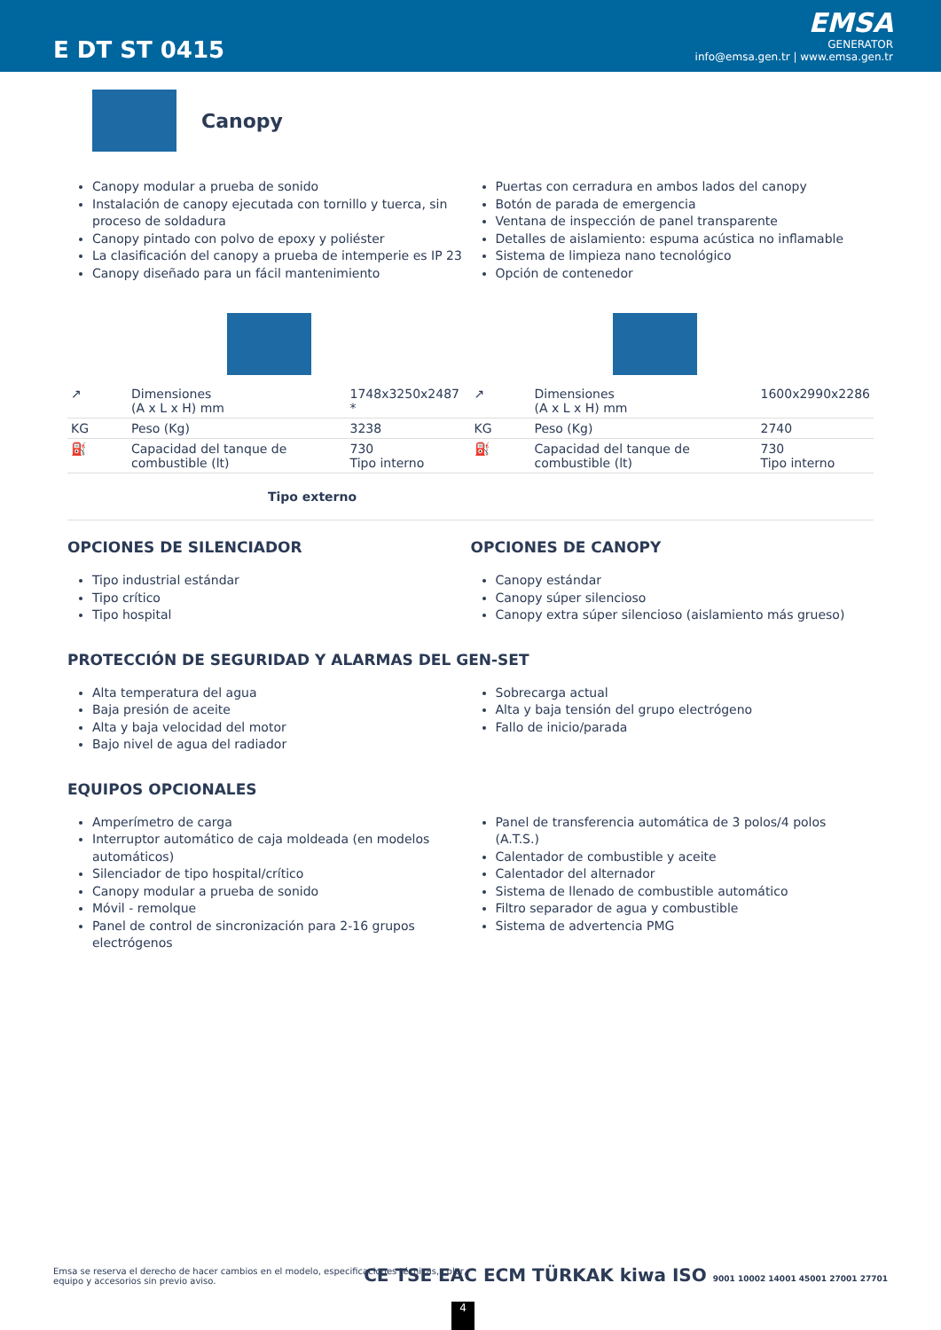E DT ST 0415
EMSA
GENERATOR
info@emsa.gen.tr | www.emsa.gen.tr
Canopy
Canopy modular a prueba de sonido
Instalación de canopy ejecutada con tornillo y tuerca, sin proceso de soldadura
Canopy pintado con polvo de epoxy y poliéster
La clasificación del canopy a prueba de intemperie es IP 23
Canopy diseñado para un fácil mantenimiento
Puertas con cerradura en ambos lados del canopy
Botón de parada de emergencia
Ventana de inspección de panel transparente
Detalles de aislamiento: espuma acústica no inflamable
Sistema de limpieza nano tecnológico
Opción de contenedor
| ↗ | Dimensiones (A x L x H) mm | 1748x3250x2487 * |
| KG | Peso (Kg) | 3238 |
| ⛽ | Capacidad del tanque de combustible (lt) | 730 Tipo interno |
| ↗ | Dimensiones (A x L x H) mm | 1600x2990x2286 |
| KG | Peso (Kg) | 2740 |
| ⛽ | Capacidad del tanque de combustible (lt) | 730 Tipo interno |
Tipo externo
OPCIONES DE SILENCIADOR
Tipo industrial estándar
Tipo crítico
Tipo hospital
OPCIONES DE CANOPY
Canopy estándar
Canopy súper silencioso
Canopy extra súper silencioso (aislamiento más grueso)
PROTECCIÓN DE SEGURIDAD Y ALARMAS DEL GEN-SET
Alta temperatura del agua
Baja presión de aceite
Alta y baja velocidad del motor
Bajo nivel de agua del radiador
Sobrecarga actual
Alta y baja tensión del grupo electrógeno
Fallo de inicio/parada
EQUIPOS OPCIONALES
Amperímetro de carga
Interruptor automático de caja moldeada (en modelos automáticos)
Silenciador de tipo hospital/crítico
Canopy modular a prueba de sonido
Móvil - remolque
Panel de control de sincronización para 2-16 grupos electrógenos
Panel de transferencia automática de 3 polos/4 polos (A.T.S.)
Calentador de combustible y aceite
Calentador del alternador
Sistema de llenado de combustible automático
Filtro separador de agua y combustible
Sistema de advertencia PMG
Emsa se reserva el derecho de hacer cambios en el modelo, especificaciones técnicas, color, equipo y accesorios sin previo aviso.
CE TSE EAC ECM TÜRKAK kiwa ISO 9001 10002 14001 45001 27001 27701
4